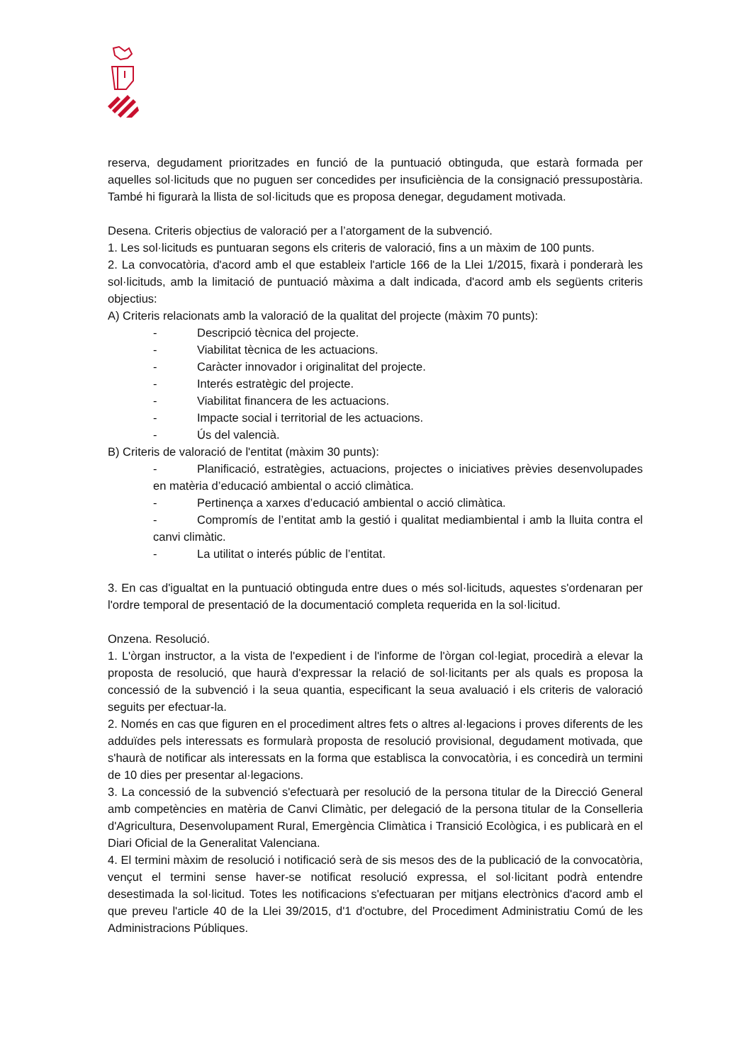reserva, degudament prioritzades en funció de la puntuació obtinguda, que estarà formada per aquelles sol·licituds que no puguen ser concedides per insuficiència de la consignació pressupostària. També hi figurarà la llista de sol·licituds que es proposa denegar, degudament motivada.
Desena. Criteris objectius de valoració per a l’atorgament de la subvenció.
1. Les sol·licituds es puntuaran segons els criteris de valoració, fins a un màxim de 100 punts.
2. La convocatòria, d'acord amb el que estableix l'article 166 de la Llei 1/2015, fixarà i ponderarà les sol·licituds, amb la limitació de puntuació màxima a dalt indicada, d'acord amb els següents criteris objectius:
A) Criteris relacionats amb la valoració de la qualitat del projecte (màxim 70 punts):
- Descripció tècnica del projecte.
- Viabilitat tècnica de les actuacions.
- Caràcter innovador i originalitat del projecte.
- Interés estratègic del projecte.
- Viabilitat financera de les actuacions.
- Impacte social i territorial de les actuacions.
- Ús del valencià.
B) Criteris de valoració de l'entitat (màxim 30 punts):
- Planificació, estratègies, actuacions, projectes o iniciatives prèvies desenvolupades en matèria d’educació ambiental o acció climàtica.
- Pertinença a xarxes d’educació ambiental o acció climàtica.
- Compromís de l’entitat amb la gestió i qualitat mediambiental i amb la lluita contra el canvi climàtic.
- La utilitat o interés públic de l’entitat.
3. En cas d'igualtat en la puntuació obtinguda entre dues o més sol·licituds, aquestes s'ordenaran per l'ordre temporal de presentació de la documentació completa requerida en la sol·licitud.
Onzena. Resolució.
1. L'òrgan instructor, a la vista de l'expedient i de l'informe de l'òrgan col·legiat, procedirà a elevar la proposta de resolució, que haurà d'expressar la relació de sol·licitants per als quals es proposa la concessió de la subvenció i la seua quantia, especificant la seua avaluació i els criteris de valoració seguits per efectuar-la.
2. Només en cas que figuren en el procediment altres fets o altres al·legacions i proves diferents de les adduïdes pels interessats es formularà proposta de resolució provisional, degudament motivada, que s'haurà de notificar als interessats en la forma que establisca la convocatòria, i es concedirà un termini de 10 dies per presentar al·legacions.
3. La concessió de la subvenció s'efectuarà per resolució de la persona titular de la Direcció General amb competències en matèria de Canvi Climàtic, per delegació de la persona titular de la Conselleria d'Agricultura, Desenvolupament Rural, Emergència Climàtica i Transició Ecològica, i es publicarà en el Diari Oficial de la Generalitat Valenciana.
4. El termini màxim de resolució i notificació serà de sis mesos des de la publicació de la convocatòria, vençut el termini sense haver-se notificat resolució expressa, el sol·licitant podrà entendre desestimada la sol·licitud. Totes les notificacions s'efectuaran per mitjans electrònics d'acord amb el que preveu l'article 40 de la Llei 39/2015, d'1 d'octubre, del Procediment Administratiu Comú de les Administracions Públiques.